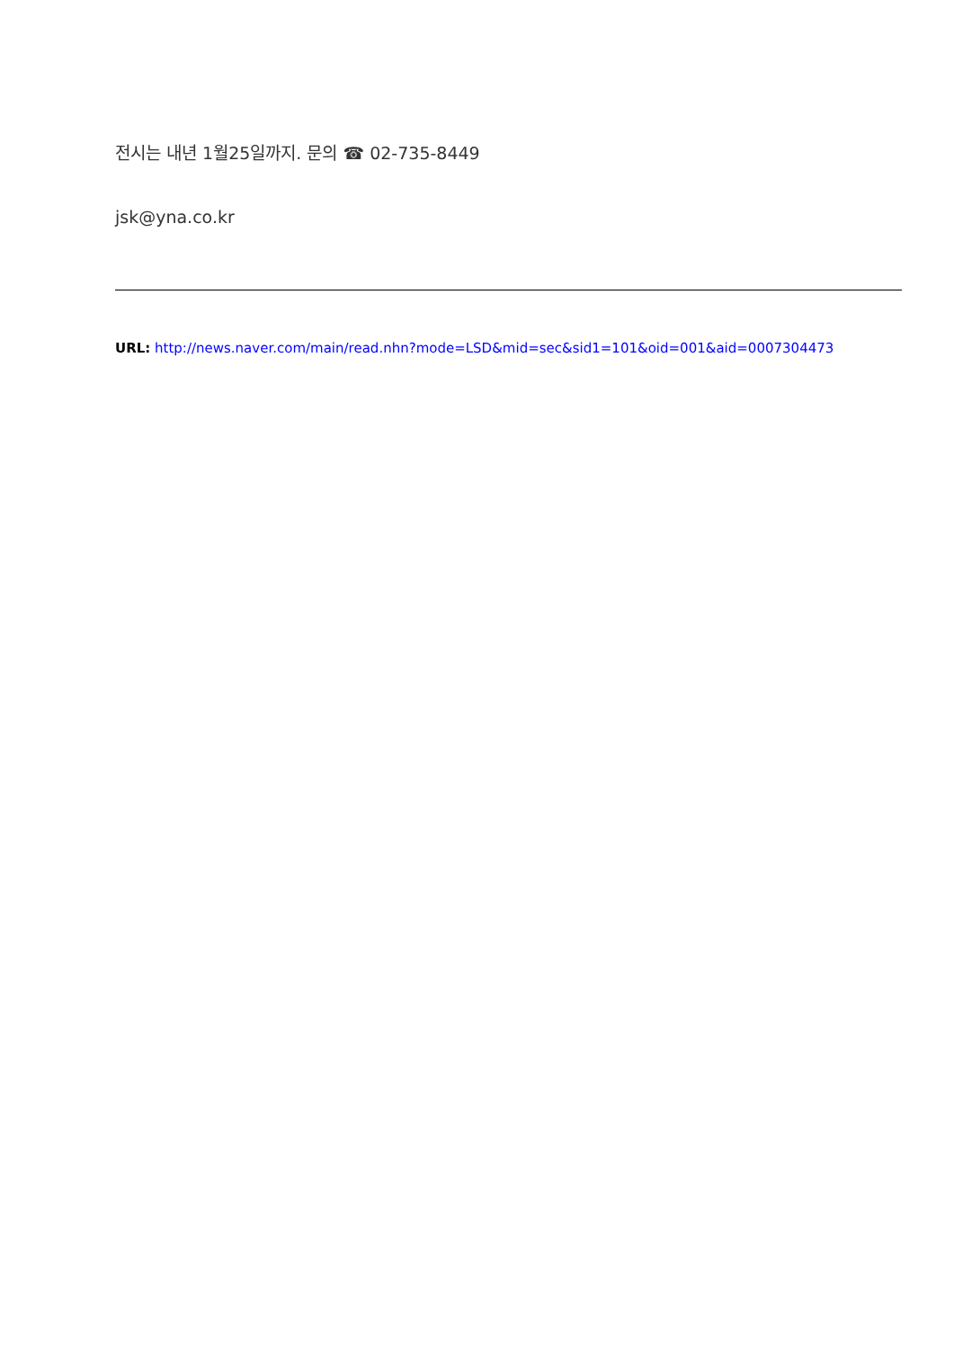전시는 내년 1월25일까지. 문의 ☎ 02-735-8449
jsk@yna.co.kr
URL: http://news.naver.com/main/read.nhn?mode=LSD&mid=sec&sid1=101&oid=001&aid=0007304473